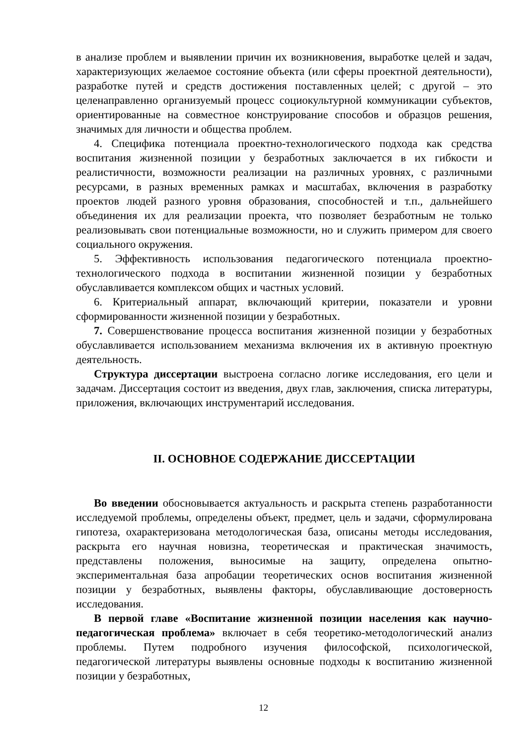в анализе проблем и выявлении причин их возникновения, выработке целей и задач, характеризующих желаемое состояние объекта (или сферы проектной деятельности), разработке путей и средств достижения поставленных целей; с другой – это целенаправленно организуемый процесс социокультурной коммуникации субъектов, ориентированные на совместное конструирование способов и образцов решения, значимых для личности и общества проблем.
4. Специфика потенциала проектно-технологического подхода как средства воспитания жизненной позиции у безработных заключается в их гибкости и реалистичности, возможности реализации на различных уровнях, с различными ресурсами, в разных временных рамках и масштабах, включения в разработку проектов людей разного уровня образования, способностей и т.п., дальнейшего объединения их для реализации проекта, что позволяет безработным не только реализовывать свои потенциальные возможности, но и служить примером для своего социального окружения.
5. Эффективность использования педагогического потенциала проектно-технологического подхода в воспитании жизненной позиции у безработных обуславливается комплексом общих и частных условий.
6. Критериальный аппарат, включающий критерии, показатели и уровни сформированности жизненной позиции у безработных.
7. Совершенствование процесса воспитания жизненной позиции у безработных обуславливается использованием механизма включения их в активную проектную деятельность.
Структура диссертации выстроена согласно логике исследования, его цели и задачам. Диссертация состоит из введения, двух глав, заключения, списка литературы, приложения, включающих инструментарий исследования.
II. ОСНОВНОЕ СОДЕРЖАНИЕ ДИССЕРТАЦИИ
Во введении обосновывается актуальность и раскрыта степень разработанности исследуемой проблемы, определены объект, предмет, цель и задачи, сформулирована гипотеза, охарактеризована методологическая база, описаны методы исследования, раскрыта его научная новизна, теоретическая и практическая значимость, представлены положения, выносимые на защиту, определена опытно-экспериментальная база апробации теоретических основ воспитания жизненной позиции у безработных, выявлены факторы, обуславливающие достоверность исследования.
В первой главе «Воспитание жизненной позиции населения как научно-педагогическая проблема» включает в себя теоретико-методологический анализ проблемы. Путем подробного изучения философской, психологической, педагогической литературы выявлены основные подходы к воспитанию жизненной позиции у безработных,
12